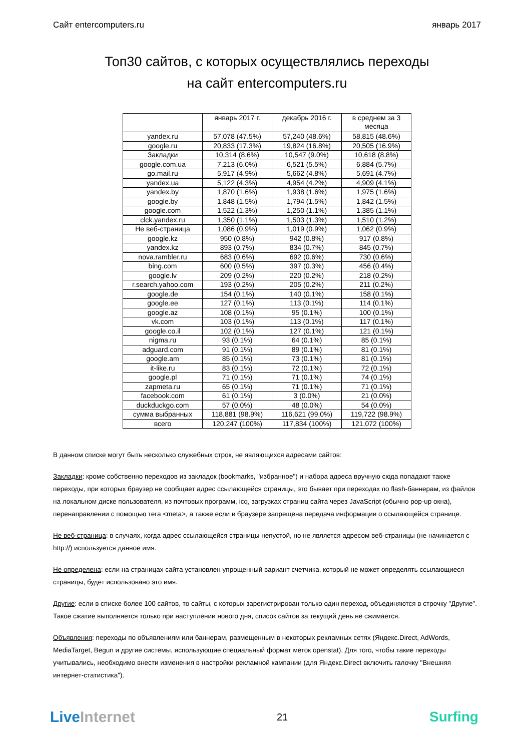Сайт entercomputers.ru январь 2017
Топ30 сайтов, с которых осуществлялись переходы
на сайт entercomputers.ru
| | январь 2017 г. | декабрь 2016 г. | в среднем за 3 месяца |
| --- | --- | --- | --- |
| yandex.ru | 57,078 (47.5%) | 57,240 (48.6%) | 58,815 (48.6%) |
| google.ru | 20,833 (17.3%) | 19,824 (16.8%) | 20,505 (16.9%) |
| Закладки | 10,314 (8.6%) | 10,547 (9.0%) | 10,618 (8.8%) |
| google.com.ua | 7,213 (6.0%) | 6,521 (5.5%) | 6,884 (5.7%) |
| go.mail.ru | 5,917 (4.9%) | 5,662 (4.8%) | 5,691 (4.7%) |
| yandex.ua | 5,122 (4.3%) | 4,954 (4.2%) | 4,909 (4.1%) |
| yandex.by | 1,870 (1.6%) | 1,938 (1.6%) | 1,975 (1.6%) |
| google.by | 1,848 (1.5%) | 1,794 (1.5%) | 1,842 (1.5%) |
| google.com | 1,522 (1.3%) | 1,250 (1.1%) | 1,385 (1.1%) |
| clck.yandex.ru | 1,350 (1.1%) | 1,503 (1.3%) | 1,510 (1.2%) |
| Не веб-страница | 1,086 (0.9%) | 1,019 (0.9%) | 1,062 (0.9%) |
| google.kz | 950 (0.8%) | 942 (0.8%) | 917 (0.8%) |
| yandex.kz | 893 (0.7%) | 834 (0.7%) | 845 (0.7%) |
| nova.rambler.ru | 683 (0.6%) | 692 (0.6%) | 730 (0.6%) |
| bing.com | 600 (0.5%) | 397 (0.3%) | 456 (0.4%) |
| google.lv | 209 (0.2%) | 220 (0.2%) | 218 (0.2%) |
| r.search.yahoo.com | 193 (0.2%) | 205 (0.2%) | 211 (0.2%) |
| google.de | 154 (0.1%) | 140 (0.1%) | 158 (0.1%) |
| google.ee | 127 (0.1%) | 113 (0.1%) | 114 (0.1%) |
| google.az | 108 (0.1%) | 95 (0.1%) | 100 (0.1%) |
| vk.com | 103 (0.1%) | 113 (0.1%) | 117 (0.1%) |
| google.co.il | 102 (0.1%) | 127 (0.1%) | 121 (0.1%) |
| nigma.ru | 93 (0.1%) | 64 (0.1%) | 85 (0.1%) |
| adguard.com | 91 (0.1%) | 89 (0.1%) | 81 (0.1%) |
| google.am | 85 (0.1%) | 73 (0.1%) | 81 (0.1%) |
| it-like.ru | 83 (0.1%) | 72 (0.1%) | 72 (0.1%) |
| google.pl | 71 (0.1%) | 71 (0.1%) | 74 (0.1%) |
| zapmeta.ru | 65 (0.1%) | 71 (0.1%) | 71 (0.1%) |
| facebook.com | 61 (0.1%) | 3 (0.0%) | 21 (0.0%) |
| duckduckgo.com | 57 (0.0%) | 48 (0.0%) | 54 (0.0%) |
| сумма выбранных | 118,881 (98.9%) | 116,621 (99.0%) | 119,722 (98.9%) |
| всего | 120,247 (100%) | 117,834 (100%) | 121,072 (100%) |
В данном списке могут быть несколько служебных строк, не являющихся адресами сайтов:
Закладки: кроме собственно переходов из закладок (bookmarks, "избранное") и набора адреса вручную сюда попадают также переходы, при которых браузер не сообщает адрес ссылающейся страницы, это бывает при переходах по flash-баннерам, из файлов на локальном диске пользователя, из почтовых программ, icq, загрузках страниц сайта через JavaScript (обычно pop-up окна), перенаправлении с помощью тега <meta>, а также если в браузере запрещена передача информации о ссылающейся странице.
Не веб-страница: в случаях, когда адрес ссылающейся страницы непустой, но не является адресом веб-страницы (не начинается с http://) используется данное имя.
Не определена: если на страницах сайта установлен упрощенный вариант счетчика, который не может определять ссылающиеся страницы, будет использовано это имя.
Другие: если в списке более 100 сайтов, то сайты, с которых зарегистрирован только один переход, объединяются в строчку "Другие". Такое сжатие выполняется только при наступлении нового дня, список сайтов за текущий день не сжимается.
Объявления: переходы по объявлениям или баннерам, размещенным в некоторых рекламных сетях (Яндекс.Direct, AdWords, MediaTarget, Begun и другие системы, использующие специальный формат меток openstat). Для того, чтобы такие переходы учитывались, необходимо внести изменения в настройки рекламной кампании (для Яндекс.Direct включить галочку "Внешняя интернет-статистика").
LiveInternet 21 Surfing